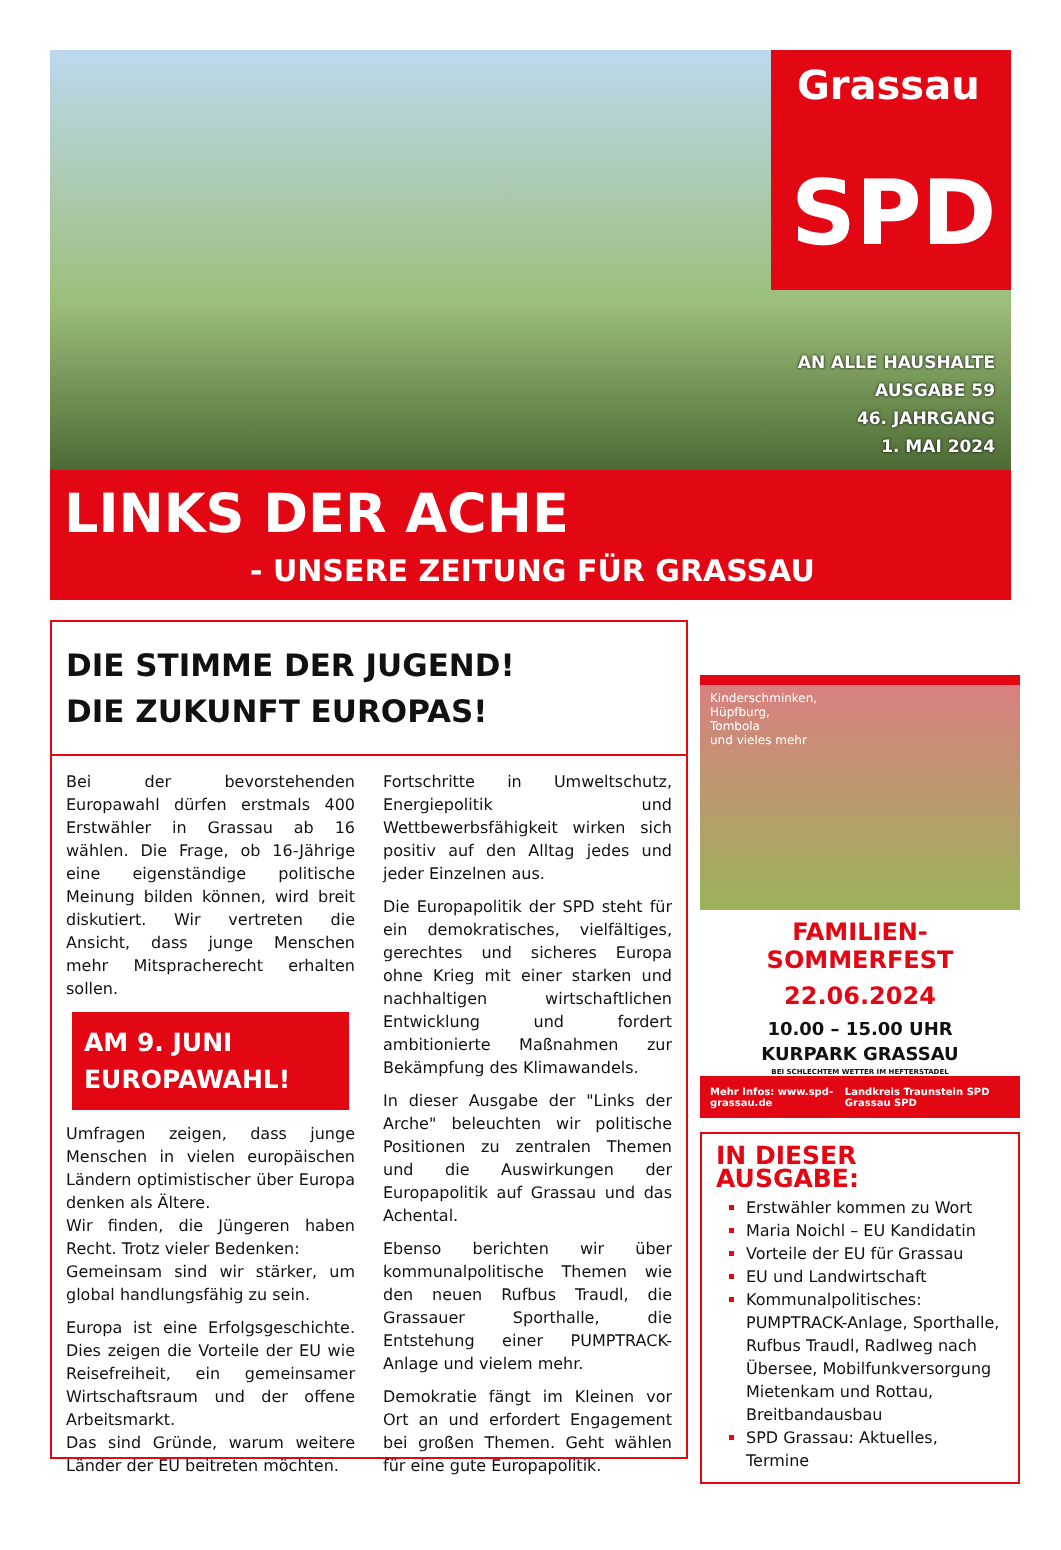Grassau
SPD
AN ALLE HAUSHALTE
AUSGABE 59
46. JAHRGANG
1. MAI 2024
LINKS DER ACHE
- UNSERE ZEITUNG FÜR GRASSAU
DIE STIMME DER JUGEND!
DIE ZUKUNFT EUROPAS!
Bei der bevorstehenden Europawahl dürfen erstmals 400 Erstwähler in Grassau ab 16 wählen. Die Frage, ob 16-Jährige eine eigenständige politische Meinung bilden können, wird breit diskutiert. Wir vertreten die Ansicht, dass junge Menschen mehr Mitspracherecht erhalten sollen.
AM 9. JUNI
EUROPAWAHL!
Umfragen zeigen, dass junge Menschen in vielen europäischen Ländern optimistischer über Europa denken als Ältere.
Wir finden, die Jüngeren haben Recht. Trotz vieler Bedenken:
Gemeinsam sind wir stärker, um global handlungsfähig zu sein.
Europa ist eine Erfolgsgeschichte. Dies zeigen die Vorteile der EU wie Reisefreiheit, ein gemeinsamer Wirtschaftsraum und der offene Arbeitsmarkt.
Das sind Gründe, warum weitere Länder der EU beitreten möchten.
Fortschritte in Umweltschutz, Energiepolitik und Wettbewerbsfähigkeit wirken sich positiv auf den Alltag jedes und jeder Einzelnen aus.
Die Europapolitik der SPD steht für ein demokratisches, vielfältiges, gerechtes und sicheres Europa ohne Krieg mit einer starken und nachhaltigen wirtschaftlichen Entwicklung und fordert ambitionierte Maßnahmen zur Bekämpfung des Klimawandels.
In dieser Ausgabe der "Links der Arche" beleuchten wir politische Positionen zu zentralen Themen und die Auswirkungen der Europapolitik auf Grassau und das Achental.
Ebenso berichten wir über kommunalpolitische Themen wie den neuen Rufbus Traudl, die Grassauer Sporthalle, die Entstehung einer PUMPTRACK-Anlage und vielem mehr.
Demokratie fängt im Kleinen vor Ort an und erfordert Engagement bei großen Themen. Geht wählen für eine gute Europapolitik.
Kinderschminken,
Hüpfburg,
Tombola
und vieles mehr
FAMILIEN-SOMMERFEST
22.06.2024
10.00 – 15.00 UHR
KURPARK GRASSAU
BEI SCHLECHTEM WETTER IM HEFTERSTADEL
Mehr Infos: www.spd-grassau.de Landkreis Traunstein SPD Grassau SPD
IN DIESER AUSGABE:
Erstwähler kommen zu Wort
Maria Noichl – EU Kandidatin
Vorteile der EU für Grassau
EU und Landwirtschaft
Kommunalpolitisches: PUMPTRACK-Anlage, Sporthalle, Rufbus Traudl, Radlweg nach Übersee, Mobilfunkversorgung Mietenkam und Rottau, Breitbandausbau
SPD Grassau: Aktuelles, Termine